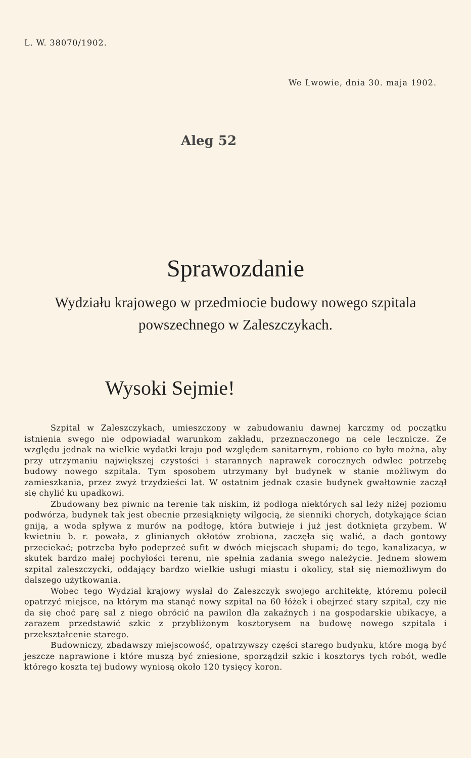L. W. 38070/1902.
We Lwowie, dnia 30. maja 1902.
Aleg 52
Sprawozdanie
Wydziału krajowego w przedmiocie budowy nowego szpitala
powszechnego w Zaleszczykach.
Wysoki Sejmie!
Szpital w Zaleszczykach, umieszczony w zabudowaniu dawnej karczmy od początku istnienia swego nie odpowiadał warunkom zakładu, przeznaczonego na cele lecznicze. Ze względu jednak na wielkie wydatki kraju pod względem sanitarnym, robiono co było można, aby przy utrzymaniu największej czystości i starannych naprawek corocznych odwlec potrzebę budowy nowego szpitala. Tym sposobem utrzymany był budynek w stanie możliwym do zamieszkania, przez zwyż trzydzieści lat. W ostatnim jednak czasie budynek gwałtownie zaczął się chylić ku upadkowi.
Zbudowany bez piwnic na terenie tak niskim, iż podłoga niektórych sal leży niżej poziomu podwórza, budynek tak jest obecnie przesiąknięty wilgocią, że sienniki chorych, dotykające ścian gniją, a woda spływa z murów na podłogę, która butwieje i już jest dotknięta grzybem. W kwietniu b. r. powała, z glinianych okłotów zrobiona, zaczęła się walić, a dach gontowy przeciekać; potrzeba było podeprzeć sufit w dwóch miejscach słupami; do tego, kanalizacya, w skutek bardzo małej pochyłości terenu, nie spełnia zadania swego należycie. Jednem słowem szpital zaleszczycki, oddający bardzo wielkie usługi miastu i okolicy, stał się niemożliwym do dalszego użytkowania.
Wobec tego Wydział krajowy wysłał do Zaleszczyk swojego architektę, któremu polecił opatrzyć miejsce, na którym ma stanąć nowy szpital na 60 łóżek i obejrzeć stary szpital, czy nie da się choć parę sal z niego obrócić na pawilon dla zakaźnych i na gospodarskie ubikacye, a zarazem przedstawić szkic z przybliżonym kosztorysem na budowę nowego szpitala i przekształcenie starego.
Budowniczy, zbadawszy miejscowość, opatrzywszy części starego budynku, które mogą być jeszcze naprawione i które muszą być zniesione, sporządził szkic i kosztorys tych robót, wedle którego koszta tej budowy wyniosą około 120 tysięcy koron.